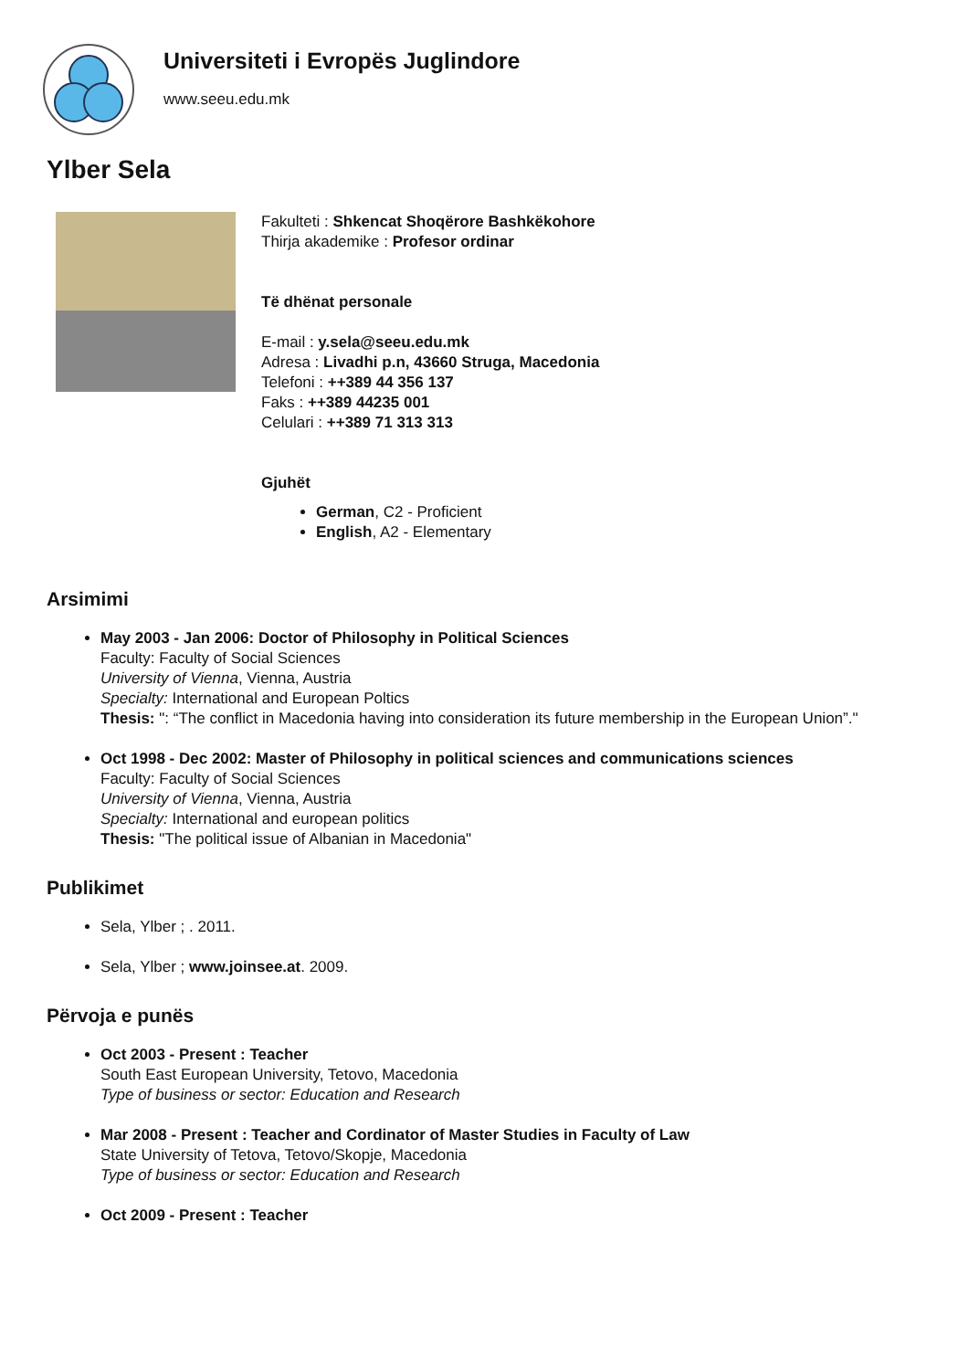Universiteti i Evropës Juglindore
www.seeu.edu.mk
Ylber Sela
Fakulteti : Shkencat Shoqërore Bashkëkohore
Thirja akademike : Profesor ordinar
Të dhënat personale
E-mail : y.sela@seeu.edu.mk
Adresa : Livadhi p.n, 43660 Struga, Macedonia
Telefoni : ++389 44 356 137
Faks : ++389 44235 001
Celulari : ++389 71 313 313
Gjuhët
German, C2 - Proficient
English, A2 - Elementary
Arsimimi
May 2003 - Jan 2006: Doctor of Philosophy in Political Sciences
Faculty: Faculty of Social Sciences
University of Vienna, Vienna, Austria
Specialty: International and European Poltics
Thesis: ": “The conflict in Macedonia having into consideration its future membership in the European Union”."
Oct 1998 - Dec 2002: Master of Philosophy in political sciences and communications sciences
Faculty: Faculty of Social Sciences
University of Vienna, Vienna, Austria
Specialty: International and european politics
Thesis: "The political issue of Albanian in Macedonia"
Publikimet
Sela, Ylber ; . 2011.
Sela, Ylber ; www.joinsee.at. 2009.
Përvoja e punës
Oct 2003 - Present : Teacher
South East European University, Tetovo, Macedonia
Type of business or sector: Education and Research
Mar 2008 - Present : Teacher and Cordinator of Master Studies in Faculty of Law
State University of Tetova, Tetovo/Skopje, Macedonia
Type of business or sector: Education and Research
Oct 2009 - Present : Teacher